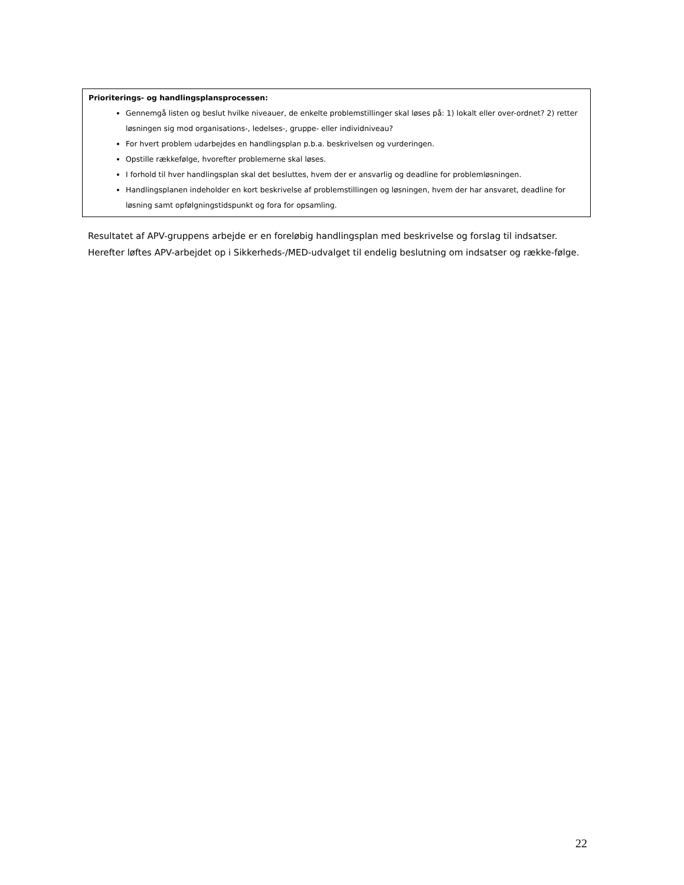Prioriterings- og handlingsplansprocessen:
Gennemgå listen og beslut hvilke niveauer, de enkelte problemstillinger skal løses på: 1) lokalt eller over-ordnet? 2) retter løsningen sig mod organisations-, ledelses-, gruppe- eller individniveau?
For hvert problem udarbejdes en handlingsplan p.b.a. beskrivelsen og vurderingen.
Opstille rækkefølge, hvorefter problemerne skal løses.
I forhold til hver handlingsplan skal det besluttes, hvem der er ansvarlig og deadline for problemløsningen.
Handlingsplanen indeholder en kort beskrivelse af problemstillingen og løsningen, hvem der har ansvaret, deadline for løsning samt opfølgningstidspunkt og fora for opsamling.
Resultatet af APV-gruppens arbejde er en foreløbig handlingsplan med beskrivelse og forslag til indsatser. Herefter løftes APV-arbejdet op i Sikkerheds-/MED-udvalget til endelig beslutning om indsatser og række-følge.
22